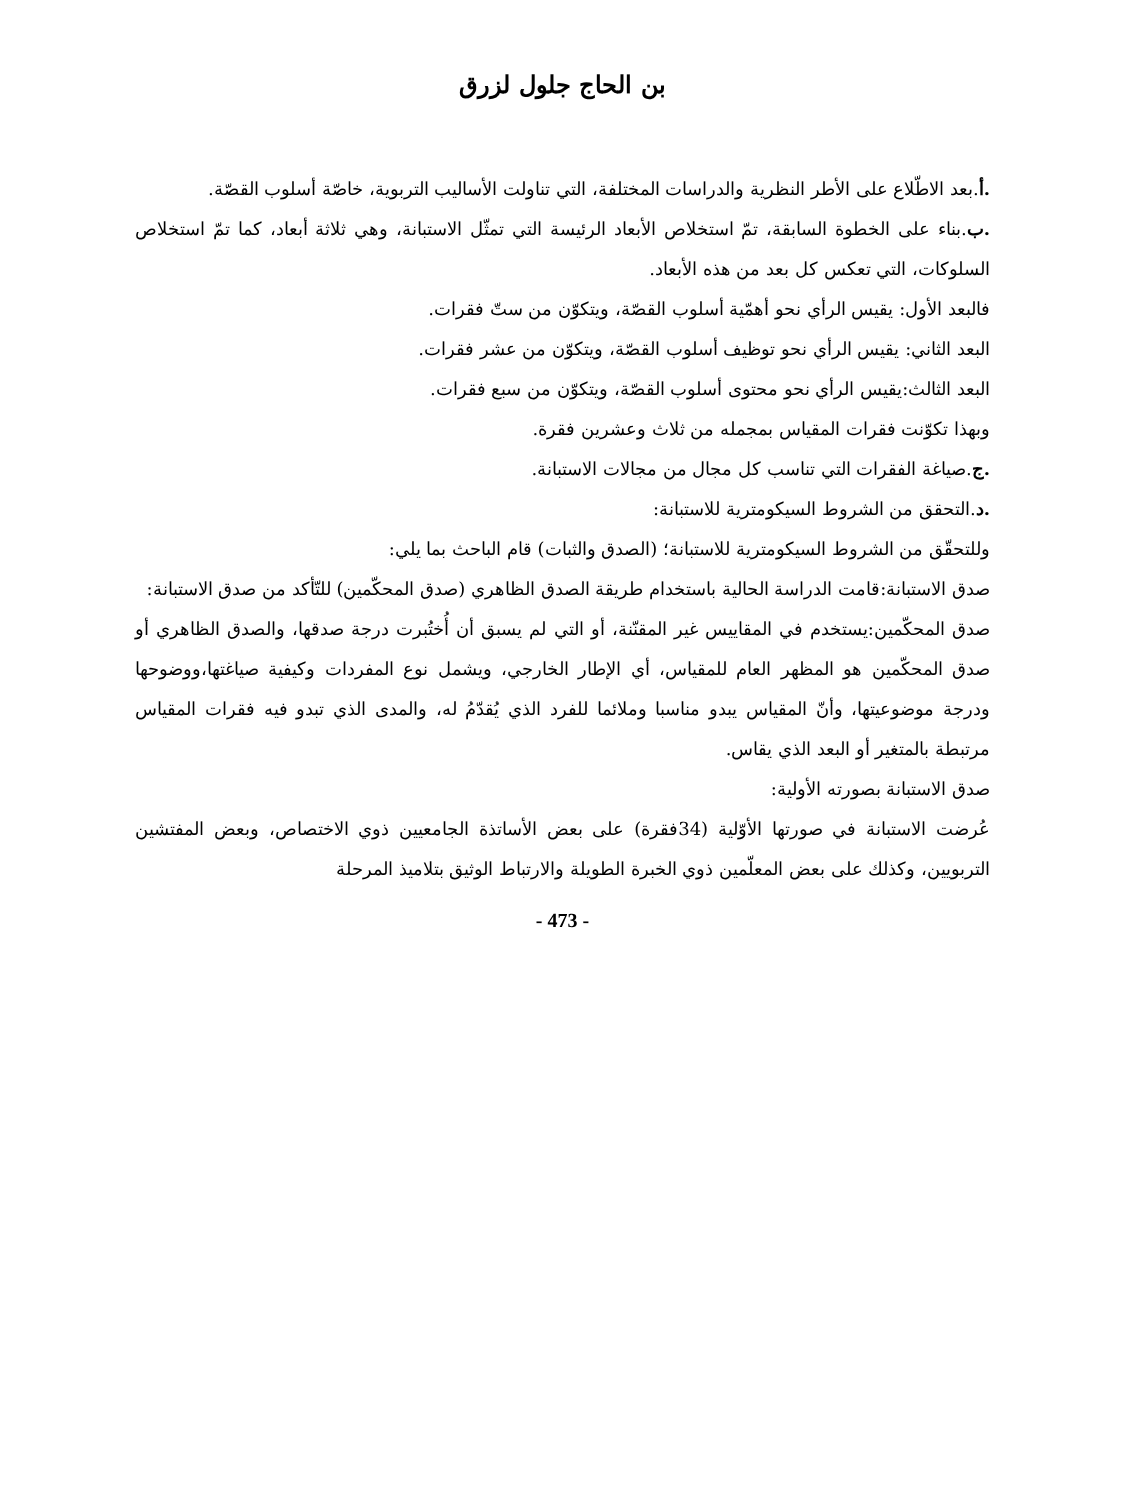بن الحاج جلول لزرق
.أ.بعد الاطّلاع على الأطر النظرية والدراسات المختلفة، التي تناولت الأساليب التربوية، خاصّة أسلوب القصّة.
.ب.بناء على الخطوة السابقة، تمّ استخلاص الأبعاد الرئيسة التي تمثّل الاستبانة، وهي ثلاثة أبعاد، كما تمّ استخلاص السلوكات، التي تعكس كل بعد من هذه الأبعاد.
فالبعد الأول: يقيس الرأي نحو أهمّية أسلوب القصّة، ويتكوّن من ستّ فقرات.
البعد الثاني: يقيس الرأي نحو توظيف أسلوب القصّة، ويتكوّن من عشر فقرات.
البعد الثالث:يقيس الرأي نحو محتوى أسلوب القصّة، ويتكوّن من سبع فقرات.
وبهذا تكوّنت فقرات المقياس بمجمله من ثلاث وعشرين فقرة.
.ج.صياغة الفقرات التي تناسب كل مجال من مجالات الاستبانة.
.د.التحقق من الشروط السيكومترية للاستبانة:
وللتحقّق من الشروط السيكومترية للاستبانة؛ (الصدق والثبات) قام الباحث بما يلي:
صدق الاستبانة:قامت الدراسة الحالية باستخدام طريقة الصدق الظاهري (صدق المحكّمين) للتّأكد من صدق الاستبانة:
صدق المحكّمين:يستخدم في المقاييس غير المقنّنة، أو التي لم يسبق أن أُختُبرت درجة صدقها، والصدق الظاهري أو صدق المحكّمين هو المظهر العام للمقياس، أي الإطار الخارجي، ويشمل نوع المفردات وكيفية صياغتها،ووضوحها ودرجة موضوعيتها، وأنّ المقياس يبدو مناسبا وملائما للفرد الذي يُقدّمُ له، والمدى الذي تبدو فيه فقرات المقياس مرتبطة بالمتغير أو البعد الذي يقاس.
صدق الاستبانة بصورته الأولية:
عُرضت الاستبانة في صورتها الأوّلية (34فقرة) على بعض الأساتذة الجامعيين ذوي الاختصاص، وبعض المفتشين التربويين، وكذلك على بعض المعلّمين ذوي الخبرة الطويلة والارتباط الوثيق بتلاميذ المرحلة
- 473 -